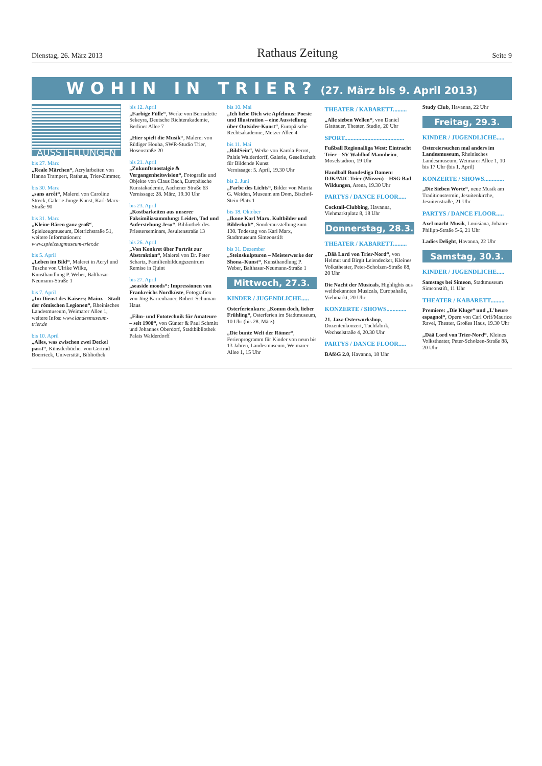Dienstag, 26. März 2013 Rathaus Zeitung Seite 9
WOHIN IN TRIER? (27. März bis 9. April 2013)
AUSSTELLUNGEN
bis 27. März
„Reale Märchen“, Acrylarbeiten von Hanna Trampert, Rathaus, Trier-Zimmer,
bis 30. März
„sans arrêt“, Malerei von Caroline Streck, Galerie Junge Kunst, Karl-Marx-Straße 90
bis 31. März
„Kleine Bären ganz groß“, Spielzeugmuseum, Dietrichstraße 51, weitere Informationen: www.spielzeugmuseum-trier.de
bis 5. April
„Leben im Bild“, Malerei in Acryl und Tusche von Ulrike Wilke, Kunsthandlung P. Weber, Balthasar-Neumann-Straße 1
bis 7. April
„Im Dienst des Kaisers: Mainz – Stadt der römischen Legionen“, Rheinisches Landesmuseum, Weimarer Allee 1, weitere Infos: www.landesmuseum-trier.de
bis 10. April
„Alles, was zwischen zwei Deckel passt“, Künstlerbücher von Gertrud Boerrieck, Universität, Bibliothek
bis 12. April
„Farbige Fülle“, Werke von Bernadette Sekeyra, Deutsche Richterakademie, Berliner Allee 7
„Hier spielt die Musik“, Malerei von Rüdiger Houba, SWR-Studio Trier, Hosenstraße 20
bis 21. April
„Zukunftsnostalgie & Vergangenheitsvision“, Fotografie und Objekte von Claus Bach, Europäische Kunstakademie, Aachener Straße 63
Vernissage: 28. März, 19.30 Uhr
bis 23. April
„Kostbarkeiten aus unserer Faksimiliasammlung: Leiden, Tod und Auferstehung Jesu“, Bibliothek des Priesterseminars, Jesuitenstraße 13
bis 26. April
„Von Konkret über Porträt zur Abstraktion“, Malerei von Dr. Peter Schartz, Familienbildungszentrum Remise in Quint
bis 27. April
„seaside moods“: Impressionen von Frankreichs Nordküste, Fotografien von Jörg Karrenbauer, Robert-Schuman-Haus
„Film- und Fototechnik für Amateure – seit 1900“, von Günter & Paul Schmitt und Johannes Oberdorf, Stadtbibliothek Palais Walderdorff
bis 10. Mai
„Ich liebe Dich wie Apfelmus: Poesie und Illustration – eine Ausstellung über Outsider-Kunst“, Europäische Rechtsakademie, Metzer Allee 4
bis 11. Mai
„BildSein“, Werke von Karola Perrot, Palais Walderdorff, Galerie, Gesellschaft für Bildende Kunst
Vernissage: 5. April, 19.30 Uhr
bis 2. Juni
„Farbe des Lichts“, Bilder von Marita G. Weiden, Museum am Dom, Bischof-Stein-Platz 1
bis 18. Oktober
„Ikone Karl Marx. Kultbilder und Bilderkult“, Sonderausstellung zum 130. Todestag von Karl Marx, Stadtmuseum Simeonstift
bis 31. Dezember
„Steinskulpturen – Meisterwerke der Shona–Kunst“, Kunsthandlung P. Weber, Balthasar-Neumann-Straße 1
Mittwoch, 27.3.
KINDER / JUGENDLICHE.....
Osterferienkurs: „Komm doch, lieber Frühling“, Osterferien im Stadtmuseum, 10 Uhr (bis 28. März)
„Die bunte Welt der Römer“, Ferienprogramm für Kinder von neun bis 13 Jahren, Landesmuseum, Weimarer Allee 1, 15 Uhr
THEATER / KABARETT.........
„Alle sieben Wellen“, von Daniel Glattauer, Theater, Studio, 20 Uhr
SPORT.......................................
Fußball Regionalliga West: Eintracht Trier – SV Waldhof Mannheim, Moselstadion, 19 Uhr
Handball Bundesliga Damen: DJK/MJC Trier (Miezen) – HSG Bad Wildungen, Arena, 19.30 Uhr
PARTYS / DANCE FLOOR.....
Cocktail-Clubbing, Havanna, Viehmarktplatz 8, 18 Uhr
Donnerstag, 28.3.
THEATER / KABARETT.........
„Dää Lord von Trier-Nord“, von Helmut und Birgit Leiendecker, Kleines Volkstheater, Peter-Scholzen-Straße 88, 20 Uhr
Die Nacht der Musicals, Highlights aus weltbekannten Musicals, Europahalle, Viehmarkt, 20 Uhr
KONZERTE / SHOWS.............
21. Jazz-Osterworkshop, Dozentenkonzert, Tuchfabrik, Wechselstraße 4, 20.30 Uhr
PARTYS / DANCE FLOOR.....
BAföG 2.0, Havanna, 18 Uhr
Study Club, Havanna, 22 Uhr
Freitag, 29.3.
KINDER / JUGENDLICHE.....
Ostereiersuchen mal anders im Landesmuseum, Rheinisches Landesmuseum, Weimarer Allee 1, 10 bis 17 Uhr (bis 1. April)
KONZERTE / SHOWS.............
„Die Sieben Worte“, neue Musik am Traditionstermin, Jesuitenkirche, Jesuitenstraße, 21 Uhr
PARTYS / DANCE FLOOR.....
Axel macht Musik, Louisiana, Johann-Philipp-Straße 5-6, 21 Uhr
Ladies Delight, Havanna, 22 Uhr
Samstag, 30.3.
KINDER / JUGENDLICHE.....
Samstags bei Simeon, Stadtmuseum Simeonstift, 11 Uhr
THEATER / KABARETT.........
Premiere: „Die Kluge“ und „L'heure espagnol“, Opern von Carl Orff/Maurice Ravel, Theater, Großes Haus, 19.30 Uhr
„Dää Lord von Trier-Nord“, Kleines Volkstheater, Peter-Scholzen-Straße 88, 20 Uhr